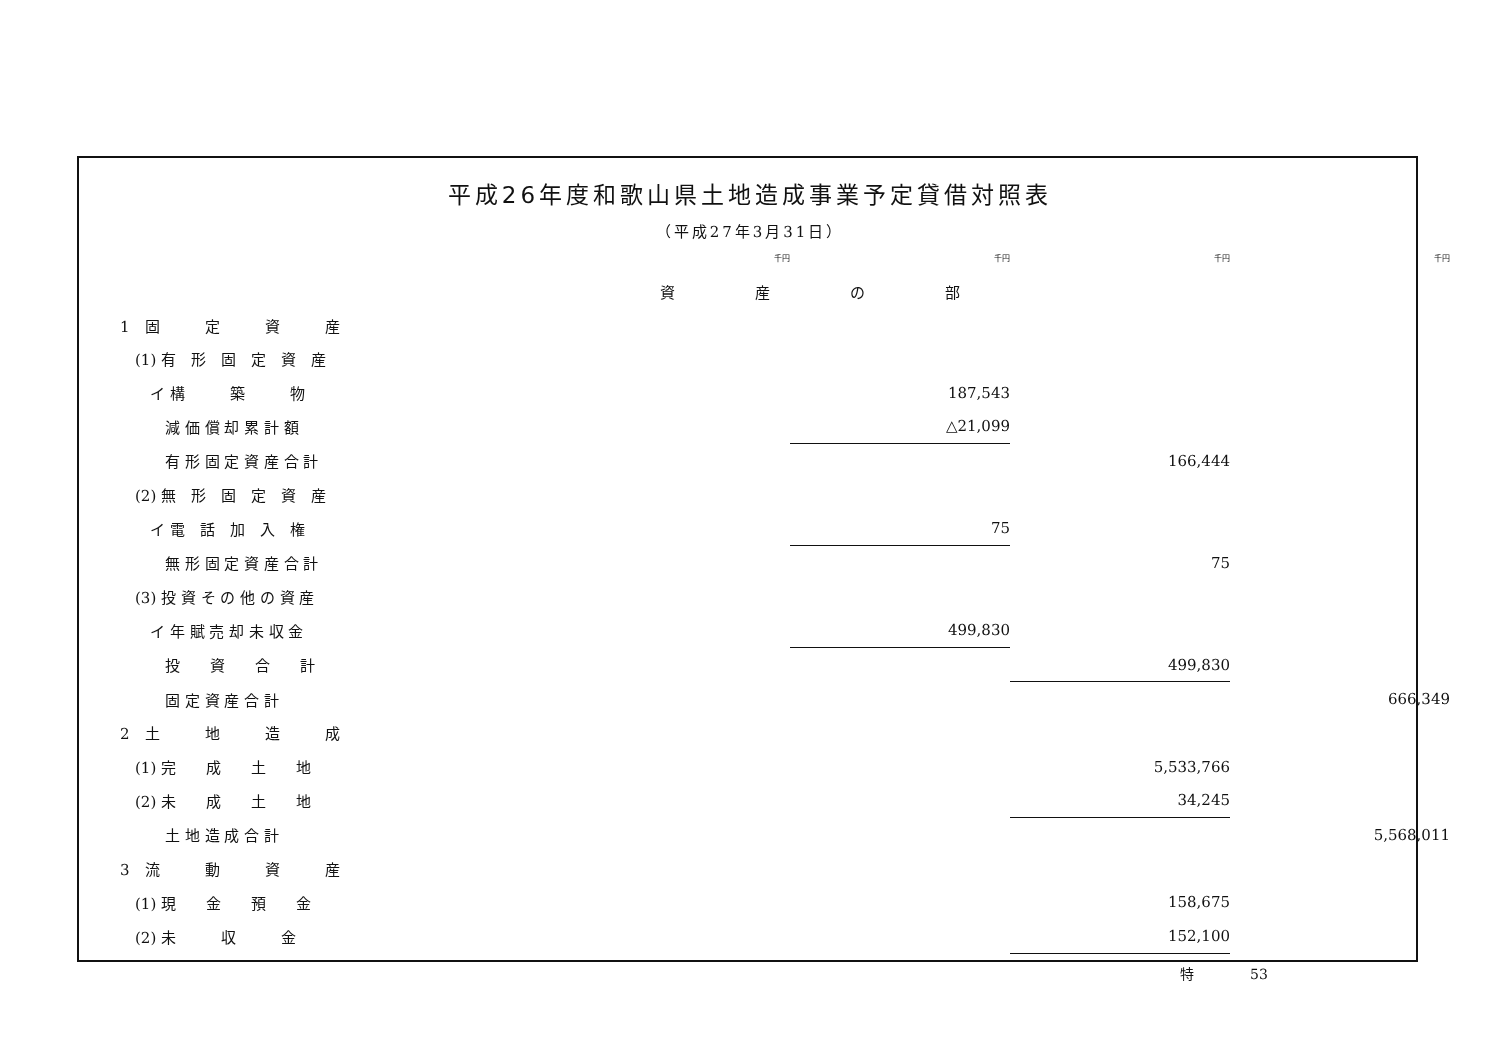平成26年度和歌山県土地造成事業予定貸借対照表
（平成27年3月31日）
| | | 千円 | | 千円 | 千円 | 千円 |
| | 資産の部 | | | | | |
| 1 固 定 資 産 | | | | | | |
| (1) 有 形 固 定 資 産 | | | | | | |
| イ 構 築 物 | | | | 187,543 | | |
| 減 価 償 却 累 計 額 | | | | △21,099 | | |
| 有 形 固 定 資 産 合 計 | | | | | 166,444 | |
| (2) 無 形 固 定 資 産 | | | | | | |
| イ 電 話 加 入 権 | | | | 75 | | |
| 無 形 固 定 資 産 合 計 | | | | | 75 | |
| (3) 投 資 そ の 他 の 資 産 | | | | | | |
| イ 年 賦 売 却 未 収 金 | | | | 499,830 | | |
| 投 資 合 計 | | | | | 499,830 | |
| 固 定 資 産 合 計 | | | | | | 666,349 |
| 2 土 地 造 成 | | | | | | |
| (1) 完 成 土 地 | | | | | 5,533,766 | |
| (2) 未 成 土 地 | | | | | 34,245 | |
| 土 地 造 成 合 計 | | | | | | 5,568,011 |
| 3 流 動 資 産 | | | | | | |
| (1) 現 金 預 金 | | | | | 158,675 | |
| (2) 未 収 金 | | | | | 152,100 | |
特　　　　53